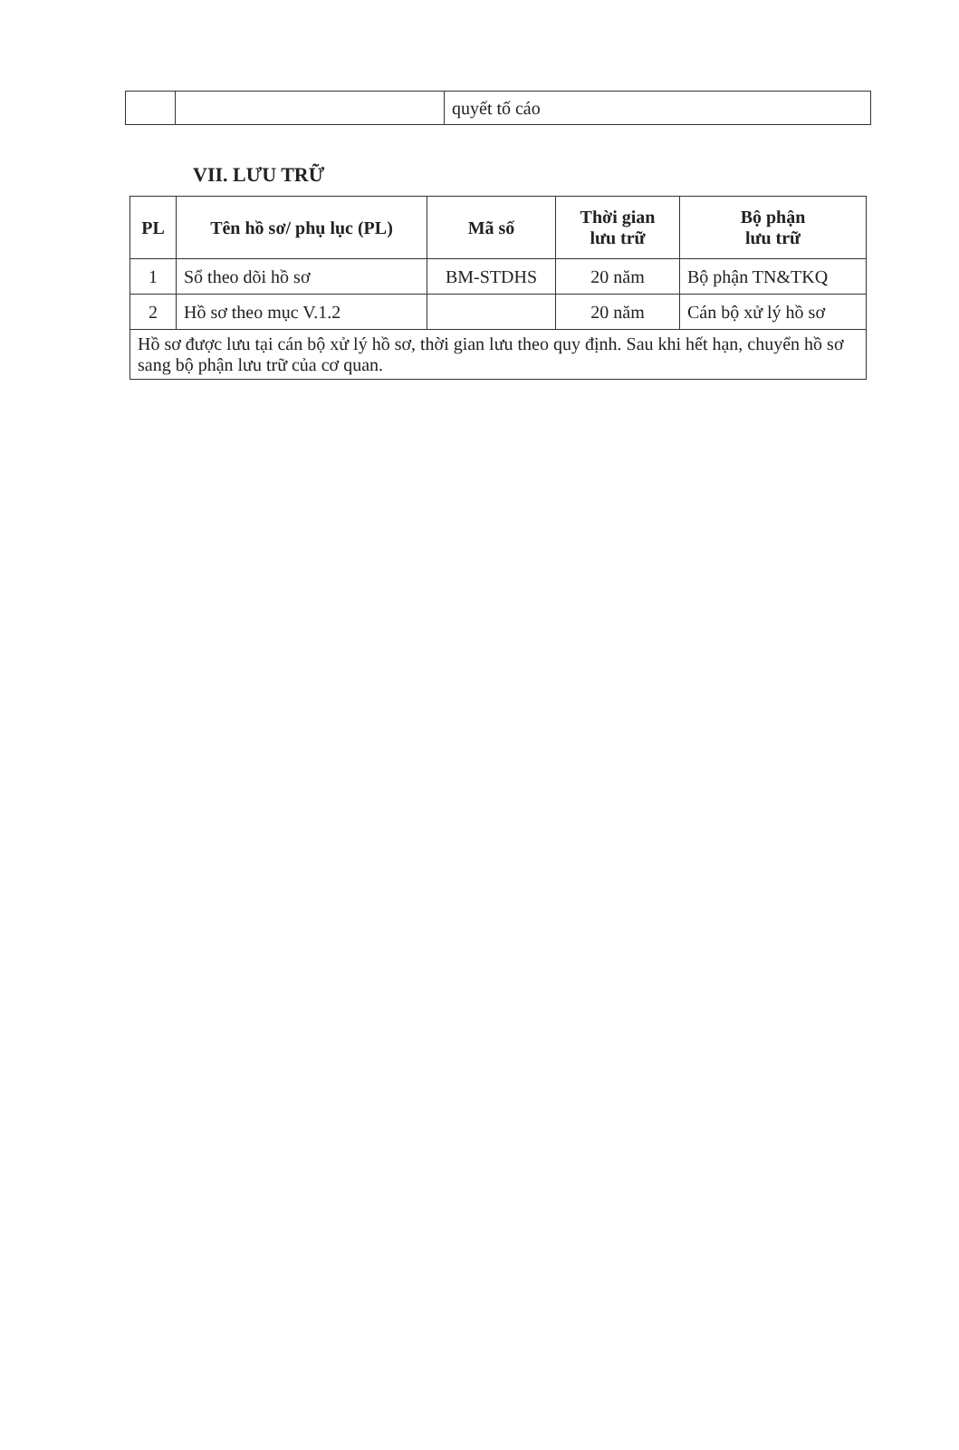| | | quyết tố cáo |
VII. LƯU TRỮ
| PL | Tên hồ sơ/ phụ lục (PL) | Mã số | Thời gian lưu trữ | Bộ phận lưu trữ |
| --- | --- | --- | --- | --- |
| 1 | Sổ theo dõi hồ sơ | BM-STDHS | 20 năm | Bộ phận TN&TKQ |
| 2 | Hồ sơ theo mục V.1.2 | | 20 năm | Cán bộ xử lý hồ sơ |
| Hồ sơ được lưu tại cán bộ xử lý hồ sơ, thời gian lưu theo quy định. Sau khi hết hạn, chuyển hồ sơ sang bộ phận lưu trữ của cơ quan. | | | | |